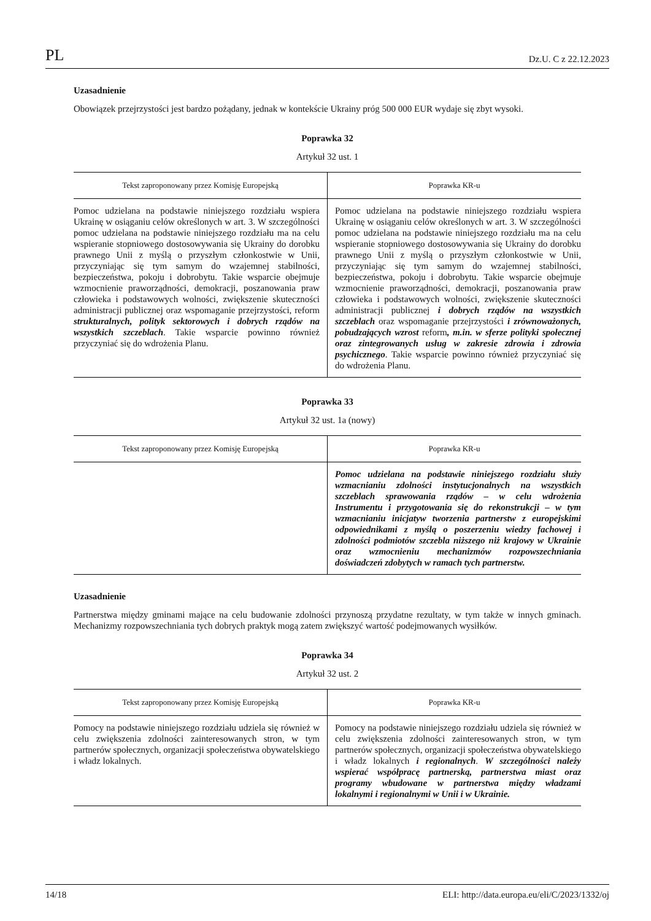PL Dz.U. C z 22.12.2023
Uzasadnienie
Obowiązek przejrzystości jest bardzo pożądany, jednak w kontekście Ukrainy próg 500 000 EUR wydaje się zbyt wysoki.
Poprawka 32
Artykuł 32 ust. 1
| Tekst zaproponowany przez Komisję Europejską | Poprawka KR-u |
| --- | --- |
| Pomoc udzielana na podstawie niniejszego rozdziału wspiera Ukrainę w osiąganiu celów określonych w art. 3. W szczególności pomoc udzielana na podstawie niniejszego rozdziału ma na celu wspieranie stopniowego dostosowywania się Ukrainy do dorobku prawnego Unii z myślą o przyszłym członkostwie w Unii, przyczyniając się tym samym do wzajemnej stabilności, bezpieczeństwa, pokoju i dobrobytu. Takie wsparcie obejmuje wzmocnienie praworządności, demokracji, poszanowania praw człowieka i podstawowych wolności, zwiększenie skuteczności administracji publicznej oraz wspomaganie przejrzystości, reform strukturalnych, polityk sektorowych i dobrych rządów na wszystkich szczeblach . Takie wsparcie powinno również przyczyniać się do wdrożenia Planu. | Pomoc udzielana na podstawie niniejszego rozdziału wspiera Ukrainę w osiąganiu celów określonych w art. 3. W szczególności pomoc udzielana na podstawie niniejszego rozdziału ma na celu wspieranie stopniowego dostosowywania się Ukrainy do dorobku prawnego Unii z myślą o przyszłym członkostwie w Unii, przyczyniając się tym samym do wzajemnej stabilności, bezpieczeństwa, pokoju i dobrobytu. Takie wsparcie obejmuje wzmocnienie praworządności, demokracji, poszanowania praw człowieka i podstawowych wolności, zwiększenie skuteczności administracji publicznej i dobrych rządów na wszystkich szczeblach oraz wspomaganie przejrzystości i zrównoważonych, pobudzających wzrost reform , m.in. w sferze polityki społecznej oraz zintegrowanych usług w zakresie zdrowia i zdrowia psychicznego . Takie wsparcie powinno również przyczyniać się do wdrożenia Planu. |
Poprawka 33
Artykuł 32 ust. 1a (nowy)
| Tekst zaproponowany przez Komisję Europejską | Poprawka KR-u |
| --- | --- |
| | Pomoc udzielana na podstawie niniejszego rozdziału służy wzmacnianiu zdolności instytucjonalnych na wszystkich szczeblach sprawowania rządów – w celu wdrożenia Instrumentu i przygotowania się do rekonstrukcji – w tym wzmacnianiu inicjatyw tworzenia partnerstw z europejskimi odpowiednikami z myślą o poszerzeniu wiedzy fachowej i zdolności podmiotów szczebla niższego niż krajowy w Ukrainie oraz wzmocnieniu mechanizmów rozpowszechniania doświadczeń zdobytych w ramach tych partnerstw. |
Uzasadnienie
Partnerstwa między gminami mające na celu budowanie zdolności przynoszą przydatne rezultaty, w tym także w innych gminach. Mechanizmy rozpowszechniania tych dobrych praktyk mogą zatem zwiększyć wartość podejmowanych wysiłków.
Poprawka 34
Artykuł 32 ust. 2
| Tekst zaproponowany przez Komisję Europejską | Poprawka KR-u |
| --- | --- |
| Pomocy na podstawie niniejszego rozdziału udziela się również w celu zwiększenia zdolności zainteresowanych stron, w tym partnerów społecznych, organizacji społeczeństwa obywatelskiego i władz lokalnych. | Pomocy na podstawie niniejszego rozdziału udziela się również w celu zwiększenia zdolności zainteresowanych stron, w tym partnerów społecznych, organizacji społeczeństwa obywatelskiego i władz lokalnych i regionalnych . W szczególności należy wspierać współpracę partnerską, partnerstwa miast oraz programy wbudowane w partnerstwa między władzami lokalnymi i regionalnymi w Unii i w Ukrainie. |
14/18 ELI: http://data.europa.eu/eli/C/2023/1332/oj